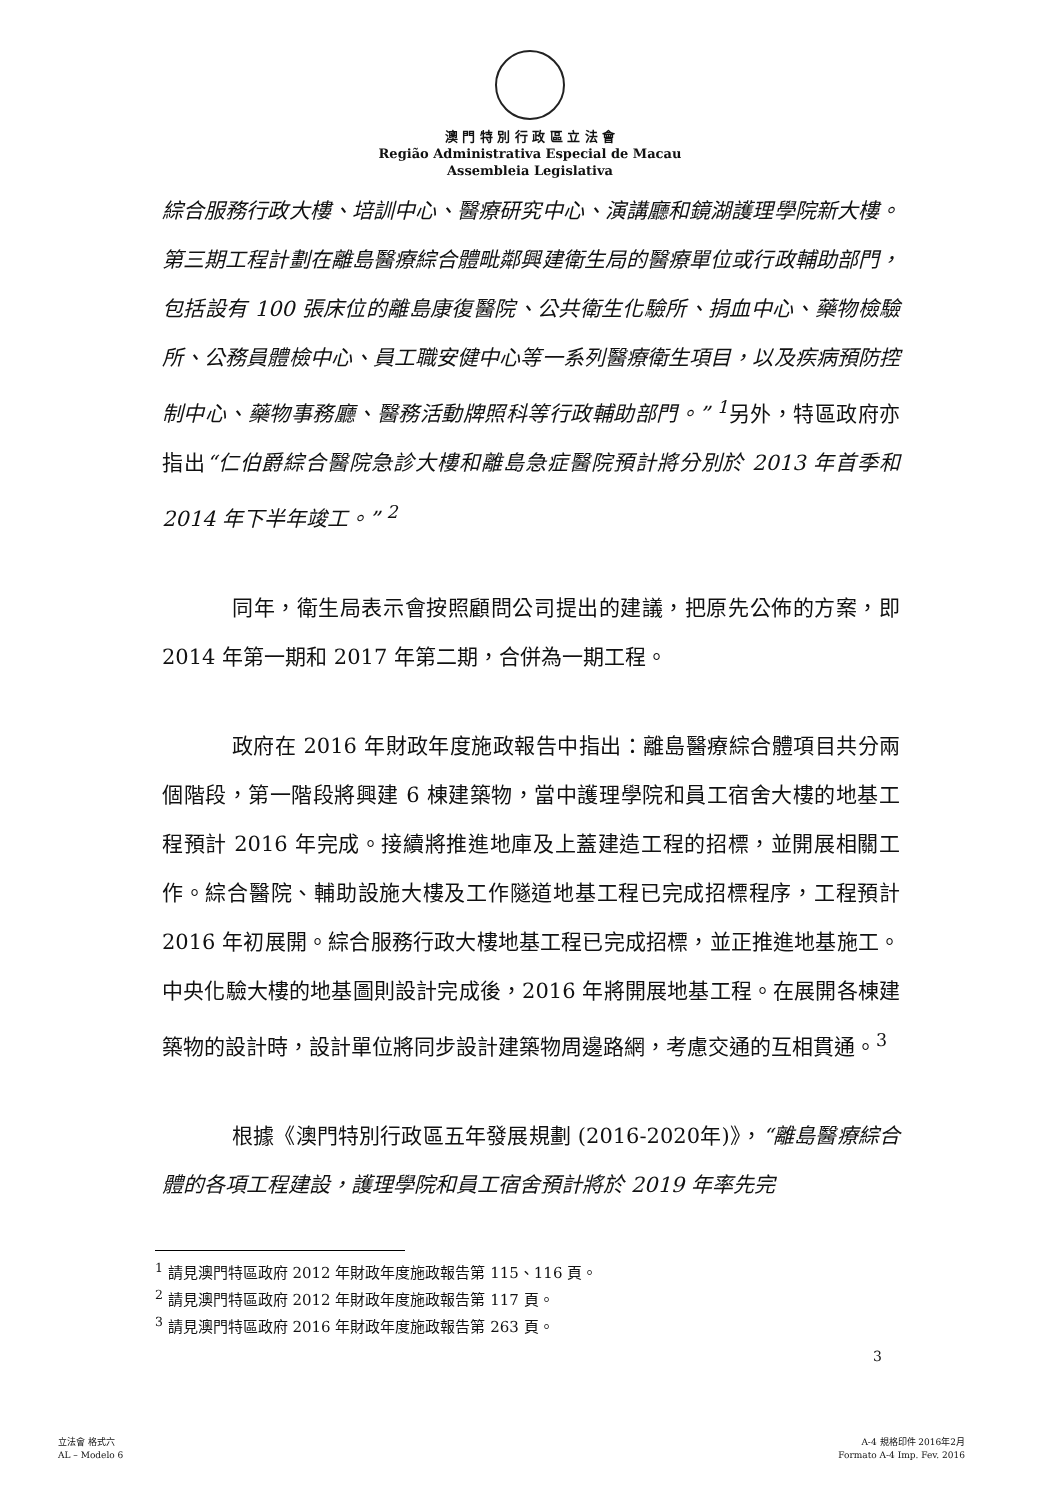澳 門 特 別 行 政 區 立 法 會
Região Administrativa Especial de Macau
Assembleia Legislativa
綜合服務行政大樓、培訓中心、醫療研究中心、演講廳和鏡湖護理學院新大樓。第三期工程計劃在離島醫療綜合體毗鄰興建衛生局的醫療單位或行政輔助部門，包括設有 100 張床位的離島康復醫院、公共衛生化驗所、捐血中心、藥物檢驗所、公務員體檢中心、員工職安健中心等一系列醫療衛生項目，以及疾病預防控制中心、藥物事務廳、醫務活動牌照科等行政輔助部門。” <sup>1</sup>另外，特區政府亦指出“仁伯爵綜合醫院急診大樓和離島急症醫院預計將分別於 2013 年首季和 2014 年下半年竣工。” <sup>2</sup>
同年，衛生局表示會按照顧問公司提出的建議，把原先公佈的方案，即 2014 年第一期和 2017 年第二期，合併為一期工程。
政府在 2016 年財政年度施政報告中指出：離島醫療綜合體項目共分兩個階段，第一階段將興建 6 棟建築物，當中護理學院和員工宿舍大樓的地基工程預計 2016 年完成。接續將推進地庫及上蓋建造工程的招標，並開展相關工作。綜合醫院、輔助設施大樓及工作隧道地基工程已完成招標程序，工程預計 2016 年初展開。綜合服務行政大樓地基工程已完成招標，並正推進地基施工。中央化驗大樓的地基圖則設計完成後，2016 年將開展地基工程。在展開各棟建築物的設計時，設計單位將同步設計建築物周邊路網，考慮交通的互相貫通。<sup>3</sup>
根據《澳門特別行政區五年發展規劃 (2016-2020年)》，“離島醫療綜合體的各項工程建設，護理學院和員工宿舍預計將於 2019 年率先完
<sup>1</sup> 請見澳門特區政府 2012 年財政年度施政報告第 115、116 頁。
<sup>2</sup> 請見澳門特區政府 2012 年財政年度施政報告第 117 頁。
<sup>3</sup> 請見澳門特區政府 2016 年財政年度施政報告第 263 頁。
3
立法會 格式六
AL – Modelo 6
A-4 規格印件 2016年2月
Formato A-4 Imp. Fev. 2016